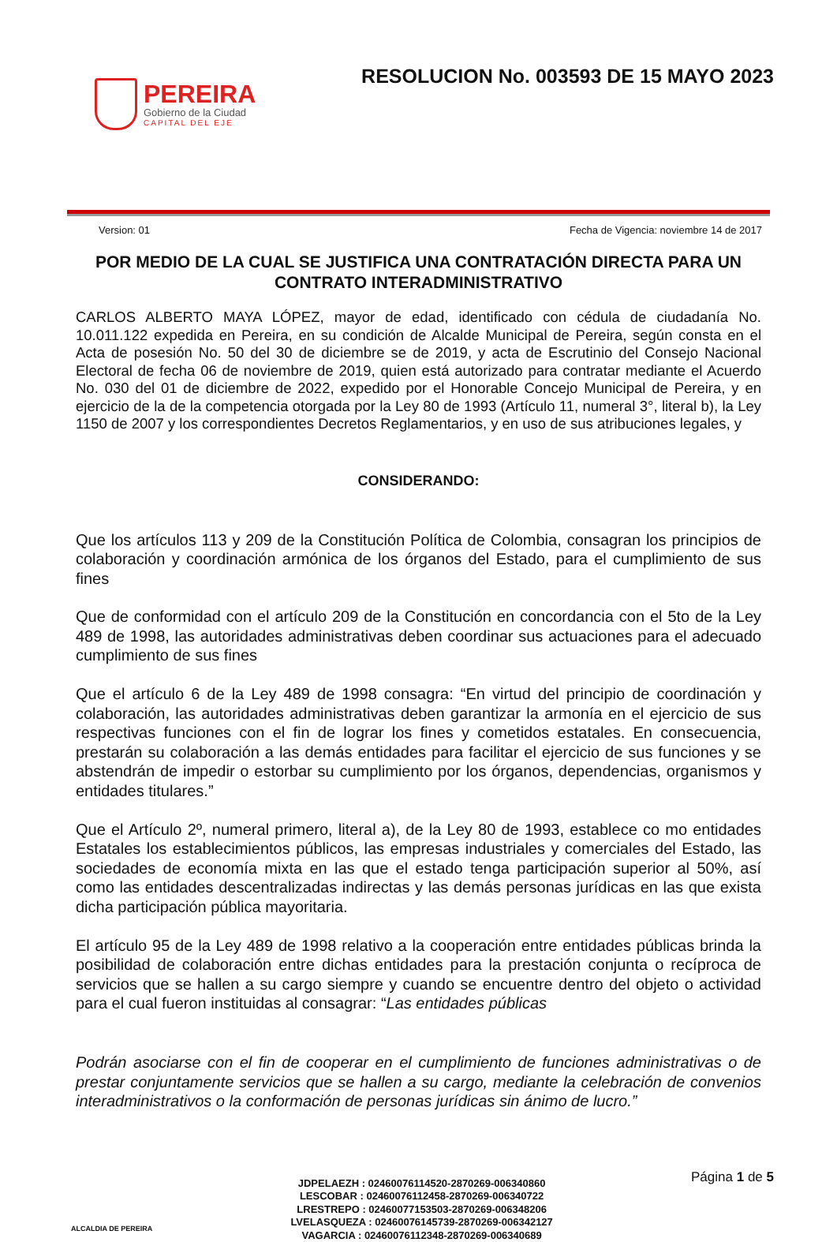PEREIRA
Gobierno de la Ciudad
CAPITAL DEL EJE
RESOLUCION No. 003593 DE 15 MAYO 2023
Version: 01 Fecha de Vigencia: noviembre 14 de 2017
POR MEDIO DE LA CUAL SE JUSTIFICA UNA CONTRATACIÓN DIRECTA PARA UN CONTRATO INTERADMINISTRATIVO
CARLOS ALBERTO MAYA LÓPEZ, mayor de edad, identificado con cédula de ciudadanía No. 10.011.122 expedida en Pereira, en su condición de Alcalde Municipal de Pereira, según consta en el Acta de posesión No. 50 del 30 de diciembre se de 2019, y acta de Escrutinio del Consejo Nacional Electoral de fecha 06 de noviembre de 2019, quien está autorizado para contratar mediante el Acuerdo No. 030 del 01 de diciembre de 2022, expedido por el Honorable Concejo Municipal de Pereira, y en ejercicio de la de la competencia otorgada por la Ley 80 de 1993 (Artículo 11, numeral 3°, literal b), la Ley 1150 de 2007 y los correspondientes Decretos Reglamentarios, y en uso de sus atribuciones legales, y
CONSIDERANDO:
Que los artículos 113 y 209 de la Constitución Política de Colombia, consagran los principios de colaboración y coordinación armónica de los órganos del Estado, para el cumplimiento de sus fines
Que de conformidad con el artículo 209 de la Constitución en concordancia con el 5to de la Ley 489 de 1998, las autoridades administrativas deben coordinar sus actuaciones para el adecuado cumplimiento de sus fines
Que el artículo 6 de la Ley 489 de 1998 consagra: “En virtud del principio de coordinación y colaboración, las autoridades administrativas deben garantizar la armonía en el ejercicio de sus respectivas funciones con el fin de lograr los fines y cometidos estatales. En consecuencia, prestarán su colaboración a las demás entidades para facilitar el ejercicio de sus funciones y se abstendrán de impedir o estorbar su cumplimiento por los órganos, dependencias, organismos y entidades titulares.”
Que el Artículo 2º, numeral primero, literal a), de la Ley 80 de 1993, establece co mo entidades Estatales los establecimientos públicos, las empresas industriales y comerciales del Estado, las sociedades de economía mixta en las que el estado tenga participación superior al 50%, así como las entidades descentralizadas indirectas y las demás personas jurídicas en las que exista dicha participación pública mayoritaria.
El artículo 95 de la Ley 489 de 1998 relativo a la cooperación entre entidades públicas brinda la posibilidad de colaboración entre dichas entidades para la prestación conjunta o recíproca de servicios que se hallen a su cargo siempre y cuando se encuentre dentro del objeto o actividad para el cual fueron instituidas al consagrar: “Las entidades públicas
Podrán asociarse con el fin de cooperar en el cumplimiento de funciones administrativas o de prestar conjuntamente servicios que se hallen a su cargo, mediante la celebración de convenios interadministrativos o la conformación de personas jurídicas sin ánimo de lucro.”
ALCALDIA DE PEREIRA
JDPELAEZH : 02460076114520-2870269-006340860
LESCOBAR : 02460076112458-2870269-006340722
LRESTREPO : 02460077153503-2870269-006348206
LVELASQUEZA : 02460076145739-2870269-006342127
VAGARCIA : 02460076112348-2870269-006340689
Página 1 de 5